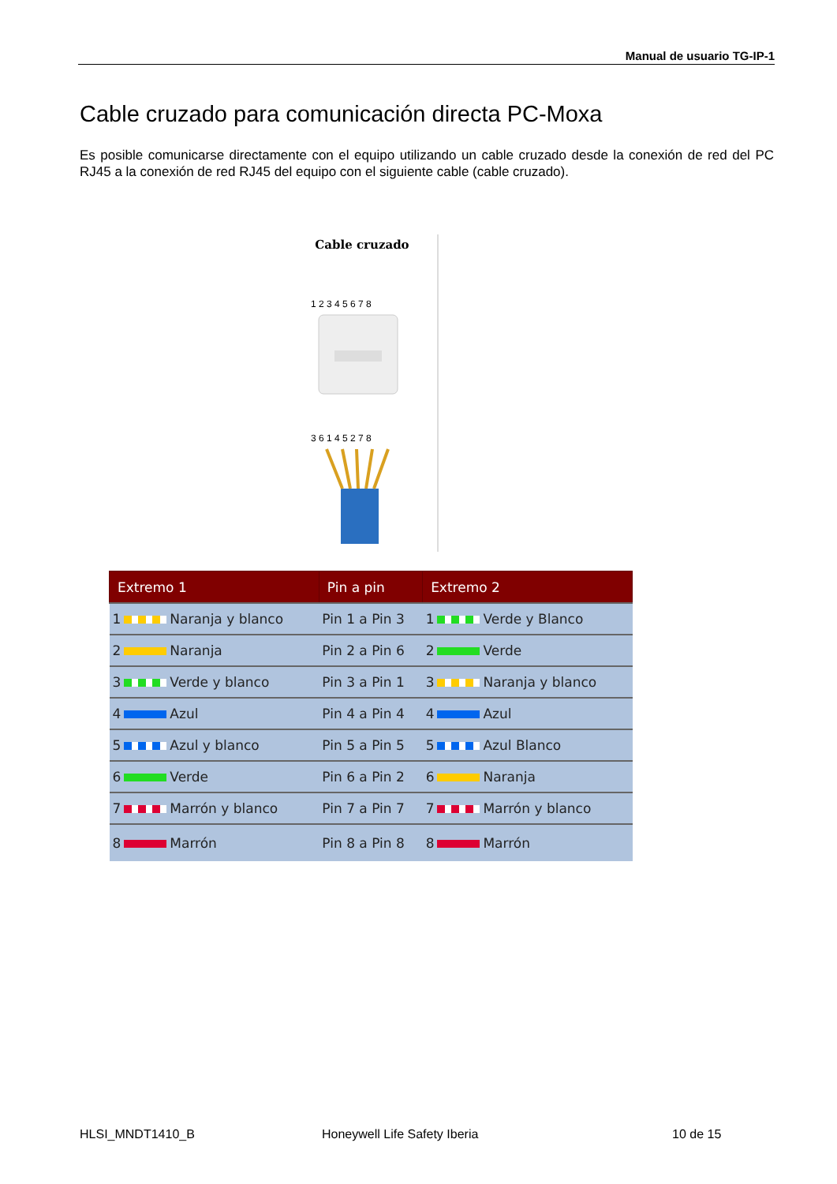Manual de usuario TG-IP-1
Cable cruzado para comunicación directa PC-Moxa
Es posible comunicarse directamente con el equipo utilizando un cable cruzado desde la conexión de red del PC RJ45 a la conexión de red RJ45 del equipo con el siguiente cable (cable cruzado).
Cable cruzado
1 2 3 4 5 6 7 8
3 6 1 4 5 2 7 8
| Extremo 1 | Pin a pin | Extremo 2 |
| --- | --- | --- |
| 1 Naranja y blanco | Pin 1 a Pin 3 | 1 Verde y Blanco |
| 2 Naranja | Pin 2 a Pin 6 | 2 Verde |
| 3 Verde y blanco | Pin 3 a Pin 1 | 3 Naranja y blanco |
| 4 Azul | Pin 4 a Pin 4 | 4 Azul |
| 5 Azul y blanco | Pin 5 a Pin 5 | 5 Azul Blanco |
| 6 Verde | Pin 6 a Pin 2 | 6 Naranja |
| 7 Marrón y blanco | Pin 7 a Pin 7 | 7 Marrón y blanco |
| 8 Marrón | Pin 8 a Pin 8 | 8 Marrón |
HLSI_MNDT1410_B Honeywell Life Safety Iberia 10 de 15